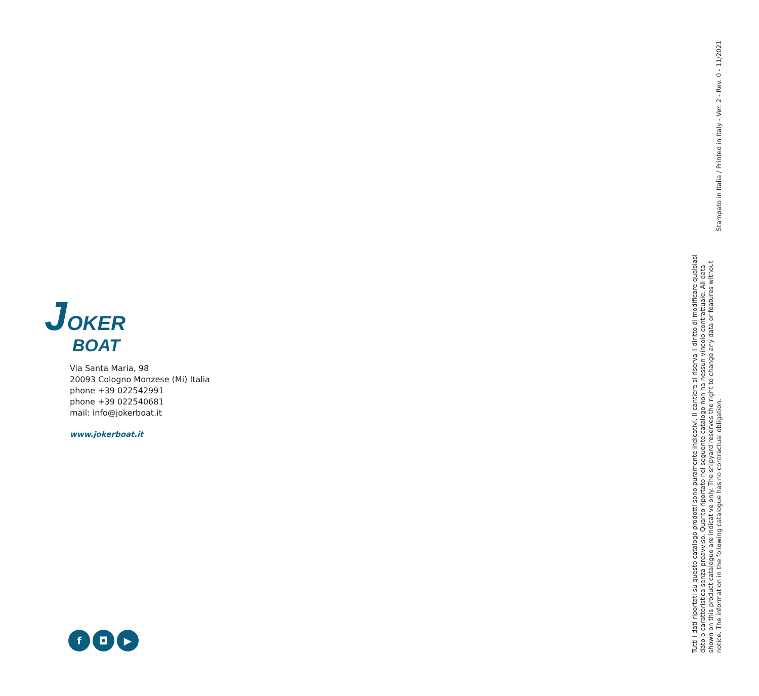JOKER
BOAT
Via Santa Maria, 98
20093 Cologno Monzese (Mi) Italia
phone +39 022542991
phone +39 022540681
mail: info@jokerboat.it
www.jokerboat.it
f ◘ ▶
Tutti i dati riportati su questo catalogo prodotti sono puramente indicativi. Il cantiere si riserva il diritto di modificare qualsiasi dato o caratteristica senza preavviso. Quanto riportato nel seguente catalogo non ha nessun vincolo contrattuale. All data shown on this product catalogue are indicative only. The shipyard reserves the right to change any data or features without notice. The information in the following catalogue has no contractual obligation.
Stampato in Italia / Printed in Italy - Ver. 2 - Rev. 0 - 11/2021